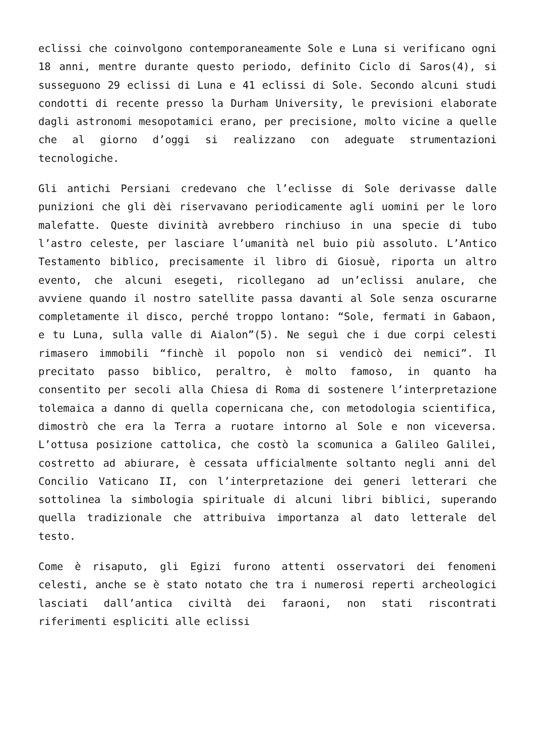eclissi che coinvolgono contemporaneamente Sole e Luna si verificano ogni 18 anni, mentre durante questo periodo, definito Ciclo di Saros(4), si susseguono 29 eclissi di Luna e 41 eclissi di Sole. Secondo alcuni studi condotti di recente presso la Durham University, le previsioni elaborate dagli astronomi mesopotamici erano, per precisione, molto vicine a quelle che al giorno d’oggi si realizzano con adeguate strumentazioni tecnologiche.
Gli antichi Persiani credevano che l’eclisse di Sole derivasse dalle punizioni che gli dèi riservavano periodicamente agli uomini per le loro malefatte. Queste divinità avrebbero rinchiuso in una specie di tubo l’astro celeste, per lasciare l’umanità nel buio più assoluto. L’Antico Testamento biblico, precisamente il libro di Giosuè, riporta un altro evento, che alcuni esegeti, ricollegano ad un’eclissi anulare, che avviene quando il nostro satellite passa davanti al Sole senza oscurarne completamente il disco, perché troppo lontano: “Sole, fermati in Gabaon, e tu Luna, sulla valle di Aialon”(5). Ne seguì che i due corpi celesti rimasero immobili “finchè il popolo non si vendicò dei nemici”. Il precitato passo biblico, peraltro, è molto famoso, in quanto ha consentito per secoli alla Chiesa di Roma di sostenere l’interpretazione tolemaica a danno di quella copernicana che, con metodologia scientifica, dimostrò che era la Terra a ruotare intorno al Sole e non viceversa. L’ottusa posizione cattolica, che costò la scomunica a Galileo Galilei, costretto ad abiurare, è cessata ufficialmente soltanto negli anni del Concilio Vaticano II, con l’interpretazione dei generi letterari che sottolinea la simbologia spirituale di alcuni libri biblici, superando quella tradizionale che attribuiva importanza al dato letterale del testo.
Come è risaputo, gli Egizi furono attenti osservatori dei fenomeni celesti, anche se è stato notato che tra i numerosi reperti archeologici lasciati dall’antica civiltà dei faraoni, non stati riscontrati riferimenti espliciti alle eclissi